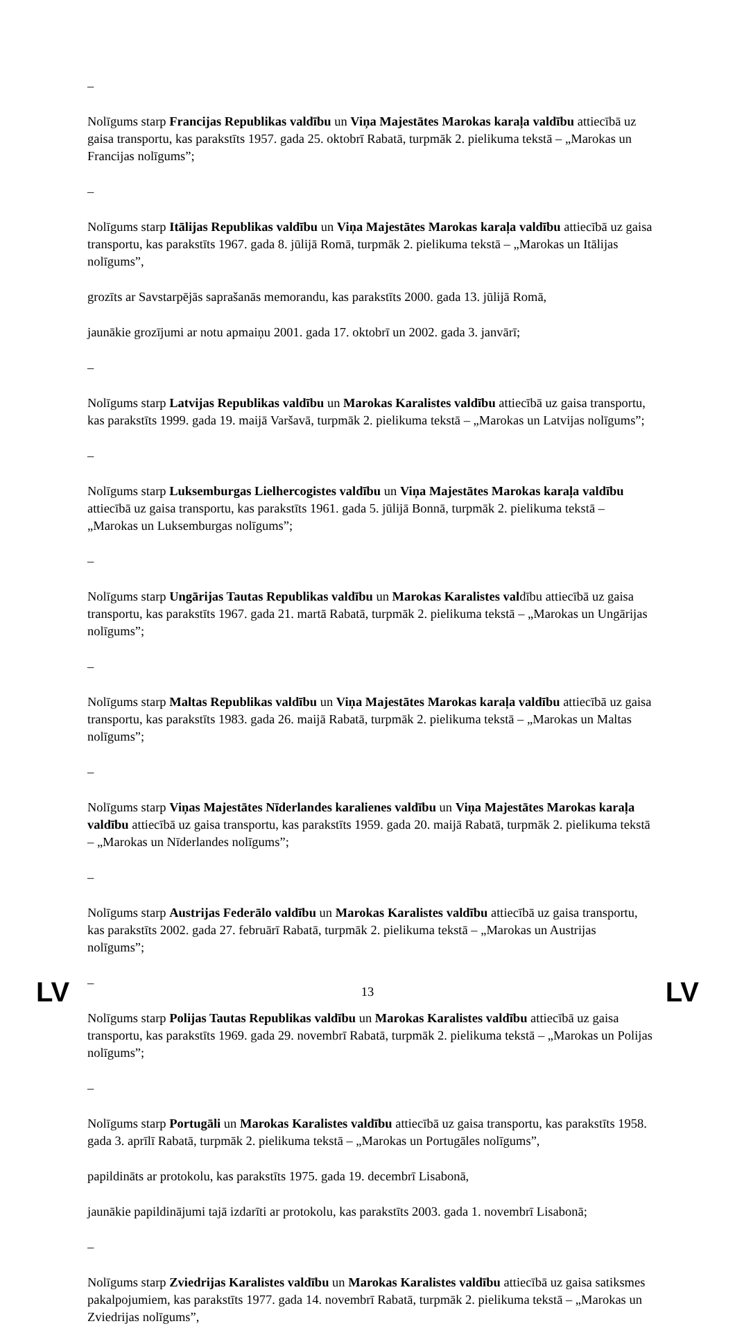–
Nolīgums starp Francijas Republikas valdību un Viņa Majestātes Marokas karaļa valdību attiecībā uz gaisa transportu, kas parakstīts 1957. gada 25. oktobrī Rabatā, turpmāk 2. pielikuma tekstā – „Marokas un Francijas nolīgums”;
–
Nolīgums starp Itālijas Republikas valdību un Viņa Majestātes Marokas karaļa valdību attiecībā uz gaisa transportu, kas parakstīts 1967. gada 8. jūlijā Romā, turpmāk 2. pielikuma tekstā – „Marokas un Itālijas nolīgums”,
grozīts ar Savstarpējās saprašanās memorandu, kas parakstīts 2000. gada 13. jūlijā Romā,
jaunākie grozījumi ar notu apmaiņu 2001. gada 17. oktobrī un 2002. gada 3. janvārī;
–
Nolīgums starp Latvijas Republikas valdību un Marokas Karalistes valdību attiecībā uz gaisa transportu, kas parakstīts 1999. gada 19. maijā Varšavā, turpmāk 2. pielikuma tekstā – „Marokas un Latvijas nolīgums”;
–
Nolīgums starp Luksemburgas Lielhercogistes valdību un Viņa Majestātes Marokas karaļa valdību attiecībā uz gaisa transportu, kas parakstīts 1961. gada 5. jūlijā Bonnā, turpmāk 2. pielikuma tekstā – „Marokas un Luksemburgas nolīgums”;
–
Nolīgums starp Ungārijas Tautas Republikas valdību un Marokas Karalistes valdību attiecībā uz gaisa transportu, kas parakstīts 1967. gada 21. martā Rabatā, turpmāk 2. pielikuma tekstā – „Marokas un Ungārijas nolīgums”;
–
Nolīgums starp Maltas Republikas valdību un Viņa Majestātes Marokas karaļa valdību attiecībā uz gaisa transportu, kas parakstīts 1983. gada 26. maijā Rabatā, turpmāk 2. pielikuma tekstā – „Marokas un Maltas nolīgums”;
–
Nolīgums starp Viņas Majestātes Nīderlandes karalienes valdību un Viņa Majestātes Marokas karaļa valdību attiecībā uz gaisa transportu, kas parakstīts 1959. gada 20. maijā Rabatā, turpmāk 2. pielikuma tekstā – „Marokas un Nīderlandes nolīgums”;
–
Nolīgums starp Austrijas Federālo valdību un Marokas Karalistes valdību attiecībā uz gaisa transportu, kas parakstīts 2002. gada 27. februārī Rabatā, turpmāk 2. pielikuma tekstā – „Marokas un Austrijas nolīgums”;
–
Nolīgums starp Polijas Tautas Republikas valdību un Marokas Karalistes valdību attiecībā uz gaisa transportu, kas parakstīts 1969. gada 29. novembrī Rabatā, turpmāk 2. pielikuma tekstā – „Marokas un Polijas nolīgums”;
–
Nolīgums starp Portugāli un Marokas Karalistes valdību attiecībā uz gaisa transportu, kas parakstīts 1958. gada 3. aprīlī Rabatā, turpmāk 2. pielikuma tekstā – „Marokas un Portugāles nolīgums”,
papildināts ar protokolu, kas parakstīts 1975. gada 19. decembrī Lisabonā,
jaunākie papildinājumi tajā izdarīti ar protokolu, kas parakstīts 2003. gada 1. novembrī Lisabonā;
–
Nolīgums starp Zviedrijas Karalistes valdību un Marokas Karalistes valdību attiecībā uz gaisa satiksmes pakalpojumiem, kas parakstīts 1977. gada 14. novembrī Rabatā, turpmāk 2. pielikuma tekstā – „Marokas un Zviedrijas nolīgums”,
LV 13 LV